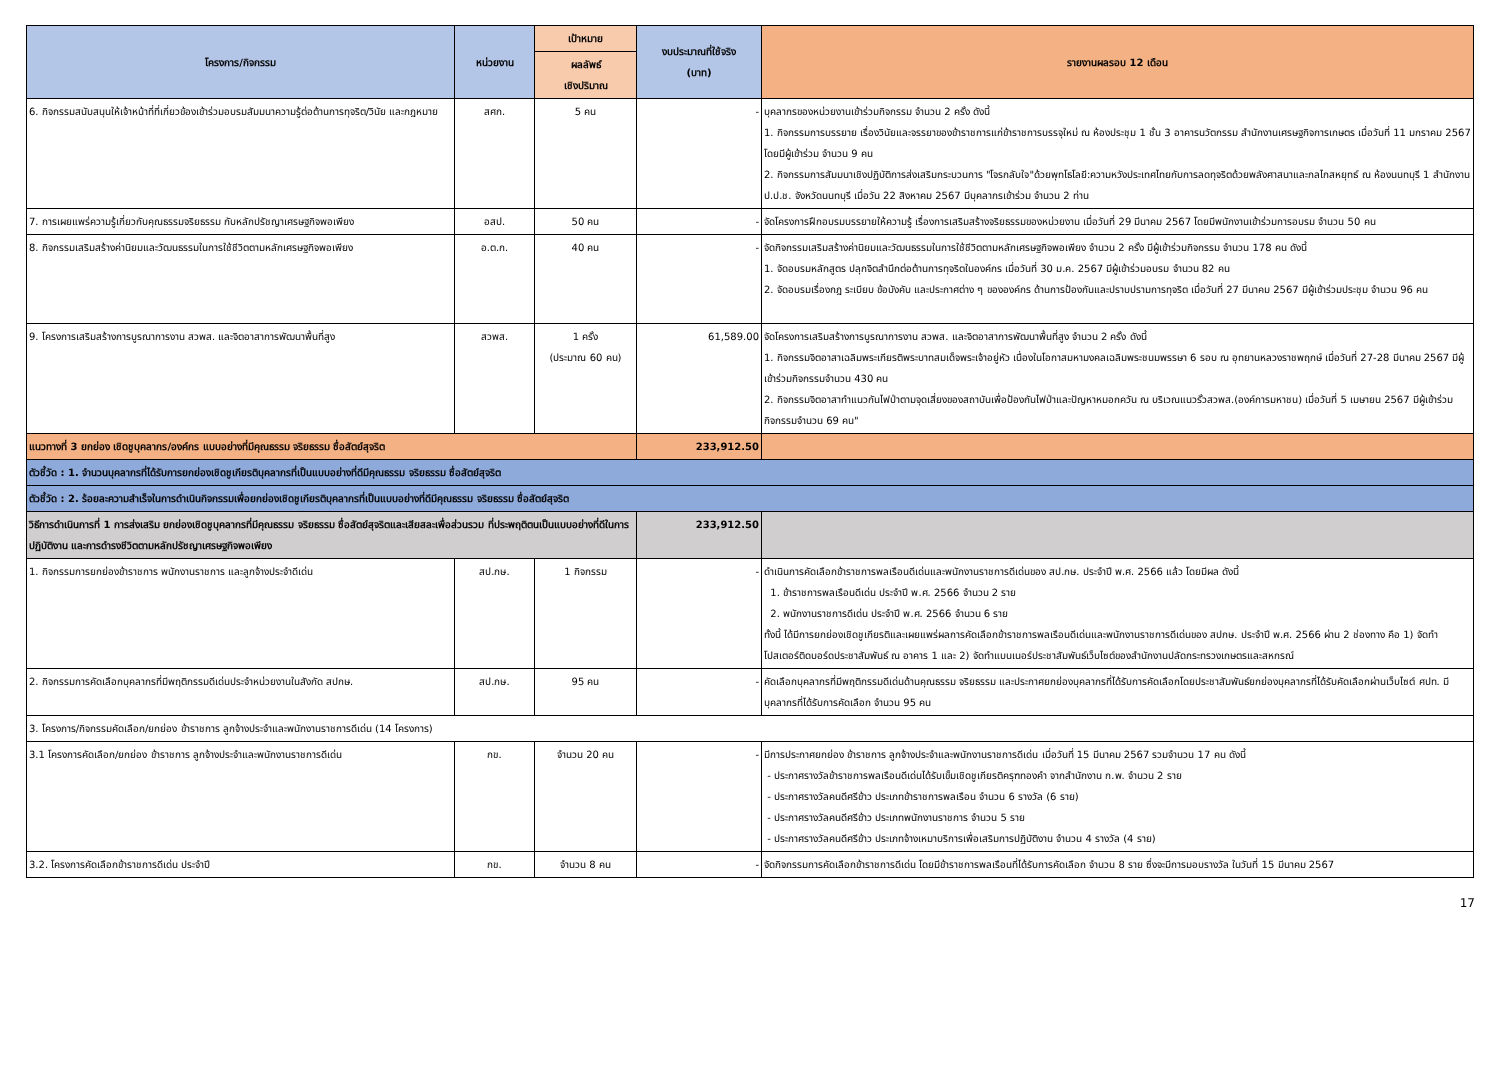| โครงการ/กิจกรรม | หน่วยงาน | เป้าหมาย | งบประมาณที่ใช้จริง (บาท) | รายงานผลรอบ 12 เดือน |
| --- | --- | --- | --- | --- |
| | | ผลลัพธ์ เชิงปริมาณ | | |
| 6. กิจกรรมสนับสนุนให้เจ้าหน้าที่ที่เกี่ยวข้องเข้าร่วมอบรมสัมมนาความรู้ต่อต้านการทุจริต/วินัย และกฎหมาย | สศก. | 5 คน | - | บุคลากรของหน่วยงานเข้าร่วมกิจกรรม จำนวน 2 ครั้ง ดังนี้ 1. กิจกรรมการบรรยาย เรื่องวินัยและจรรยาของข้าราชการแก่ข้าราชการบรรจุใหม่ ณ ห้องประชุม 1 ชั้น 3 อาคารนวัตกรรม สำนักงานเศรษฐกิจการเกษตร เมื่อวันที่ 11 มกราคม 2567 โดยมีผู้เข้าร่วม จำนวน 9 คน 2. กิจกรรมการสัมมนาเชิงปฏิบัติการส่งเสริมกระบวนการ "โจรกลับใจ"ด้วยพุทโธโลยี:ความหวังประเทศไทยกับการลดทุจริตด้วยพลังศาสนาและกลไกสหยุทธ์ ณ ห้องนนทบุรี 1 สำนักงาน ป.ป.ช. จังหวัดนนทบุรี เมื่อวัน 22 สิงหาคม 2567 มีบุคลากรเข้าร่วม จำนวน 2 ท่าน |
| 7. การเผยแพร่ความรู้เกี่ยวกับคุณธรรมจริยธรรม กับหลักปรัชญาเศรษฐกิจพอเพียง | อสป. | 50 คน | - | จัดโครงการฝึกอบรมบรรยายให้ความรู้ เรื่องการเสริมสร้างจริยธรรมของหน่วยงาน เมื่อวันที่ 29 มีนาคม 2567 โดยมีพนักงานเข้าร่วมการอบรม จำนวน 50 คน |
| 8. กิจกรรมเสริมสร้างค่านิยมและวัฒนธรรมในการใช้ชีวิตตามหลักเศรษฐกิจพอเพียง | อ.ต.ก. | 40 คน | - | จัดกิจกรรมเสริมสร้างค่านิยมและวัฒนธรรมในการใช้ชีวิตตามหลักเศรษฐกิจพอเพียง จำนวน 2 ครั้ง มีผู้เข้าร่วมกิจกรรม จำนวน 178 คน ดังนี้ 1. จัดอบรมหลักสูตร ปลุกจิตสำนึกต่อต้านการทุจริตในองค์กร เมื่อวันที่ 30 ม.ค. 2567 มีผู้เข้าร่วมอบรม จำนวน 82 คน 2. จัดอบรมเรื่องกฎ ระเบียบ ข้อบังคับ และประกาศต่าง ๆ ขององค์กร ด้านการป้องกันและปราบปรามการทุจริต เมื่อวันที่ 27 มีนาคม 2567 มีผู้เข้าร่วมประชุม จำนวน 96 คน |
| 9. โครงการเสริมสร้างการบูรณาการงาน สวพส. และจิตอาสาการพัฒนาพื้นที่สูง | สวพส. | 1 ครั้ง (ประมาณ 60 คน) | 61,589.00 | จัดโครงการเสริมสร้างการบูรณาการงาน สวพส. และจิตอาสาการพัฒนาพื้นที่สูง จำนวน 2 ครั้ง ดังนี้ 1. กิจกรรมจิตอาสาเฉลิมพระเกียรติพระบาทสมเด็จพระเจ้าอยู่หัว เนื่องในโอกาสมหามงคลเฉลิมพระชนมพรรษา 6 รอบ ณ อุทยานหลวงราชพฤกษ์ เมื่อวันที่ 27-28 มีนาคม 2567 มีผู้เข้าร่วมกิจกรรมจำนวน 430 คน 2. กิจกรรมจิตอาสาทำแนวกันไฟป่าตามจุดเสี่ยงของสถาบันเพื่อป้องกันไฟป่าและปัญหาหมอกควัน ณ บริเวณแนวรั้วสวพส.(องค์การมหาชน) เมื่อวันที่ 5 เมษายน 2567 มีผู้เข้าร่วมกิจกรรมจำนวน 69 คน" |
| แนวทางที่ 3 ยกย่อง เชิดชูบุคลากร/องค์กร แบบอย่างที่มีคุณธรรม จริยธรรม ซื่อสัตย์สุจริต | | | 233,912.50 | |
| ตัวชี้วัด : 1. จำนวนบุคลากรที่ได้รับการยกย่องเชิดชูเกียรติบุคลากรที่เป็นแบบอย่างที่ดีมีคุณธรรม จริยธรรม ซื่อสัตย์สุจริต | | | | |
| ตัวชี้วัด : 2. ร้อยละความสำเร็จในการดำเนินกิจกรรมเพื่อยกย่องเชิดชูเกียรติบุคลากรที่เป็นแบบอย่างที่ดีมีคุณธรรม จริยธรรม ซื่อสัตย์สุจริต | | | | |
| วิธีการดำเนินการที่ 1 การส่งเสริม ยกย่องเชิดชูบุคลากรที่มีคุณธรรม จริยธรรม ซื่อสัตย์สุจริตและเสียสละเพื่อส่วนรวม ที่ประพฤติตนเป็นแบบอย่างที่ดีในการปฏิบัติงาน และการดำรงชีวิตตามหลักปรัชญาเศรษฐกิจพอเพียง | | | 233,912.50 | |
| 1. กิจกรรมการยกย่องข้าราชการ พนักงานราชการ และลูกจ้างประจำดีเด่น | สป.กษ. | 1 กิจกรรม | - | ดำเนินการคัดเลือกข้าราชการพลเรือนดีเด่นและพนักงานราชการดีเด่นของ สป.กษ. ประจำปี พ.ศ. 2566 แล้ว โดยมีผล ดังนี้ 1. ข้าราชการพลเรือนดีเด่น ประจำปี พ.ศ. 2566 จำนวน 2 ราย 2. พนักงานราชการดีเด่น ประจำปี พ.ศ. 2566 จำนวน 6 ราย ทั้งนี้ ได้มีการยกย่องเชิดชูเกียรติและเผยแพร่ผลการคัดเลือกข้าราชการพลเรือนดีเด่นและพนักงานราชการดีเด่นของ สปกษ. ประจำปี พ.ศ. 2566 ผ่าน 2 ช่องทาง คือ 1) จัดทำโปสเตอร์ติดบอร์ดประชาสัมพันธ์ ณ อาคาร 1 และ 2) จัดทำแบนเนอร์ประชาสัมพันธ์เว็บไซต์ของสำนักงานปลัดกระทรวงเกษตรและสหกรณ์ |
| 2. กิจกรรมการคัดเลือกบุคลากรที่มีพฤติกรรมดีเด่นประจำหน่วยงานในสังกัด สปกษ. | สป.กษ. | 95 คน | - | คัดเลือกบุคลากรที่มีพฤติกรรมดีเด่นด้านคุณธรรม จริยธรรม และประกาศยกย่องบุคลากรที่ได้รับการคัดเลือกโดยประชาสัมพันธ์ยกย่องบุคลากรที่ได้รับคัดเลือกผ่านเว็บไซต์ ศปท. มีบุคลากรที่ได้รับการคัดเลือก จำนวน 95 คน |
| 3. โครงการ/กิจกรรมคัดเลือก/ยกย่อง ข้าราชการ ลูกจ้างประจำและพนักงานราชการดีเด่น (14 โครงการ) | | | | |
| 3.1 โครงการคัดเลือก/ยกย่อง ข้าราชการ ลูกจ้างประจำและพนักงานราชการดีเด่น | กข. | จำนวน 20 คน | - | มีการประกาศยกย่อง ข้าราชการ ลูกจ้างประจำและพนักงานราชการดีเด่น เมื่อวันที่ 15 มีนาคม 2567 รวมจำนวน 17 คน ดังนี้ - ประกาศรางวัลข้าราชการพลเรือนดีเด่นได้รับเข็มเชิดชูเกียรติครุฑทองคำ จากสำนักงาน ก.พ. จำนวน 2 ราย - ประกาศรางวัลคนดีศรีข้าว ประเภทข้าราชการพลเรือน จำนวน 6 รางวัล (6 ราย) - ประกาศรางวัลคนดีศรีข้าว ประเภทพนักงานราชการ จำนวน 5 ราย - ประกาศรางวัลคนดีศรีข้าว ประเภทจ้างเหมาบริการเพื่อเสริมการปฏิบัติงาน จำนวน 4 รางวัล (4 ราย) |
| 3.2. โครงการคัดเลือกข้าราชการดีเด่น ประจำปี | กข. | จำนวน 8 คน | - | จัดกิจกรรมการคัดเลือกข้าราชการดีเด่น โดยมีข้าราชการพลเรือนที่ได้รับการคัดเลือก จำนวน 8 ราย ซึ่งจะมีการมอบรางวัล ในวันที่ 15 มีนาคม 2567 |
17